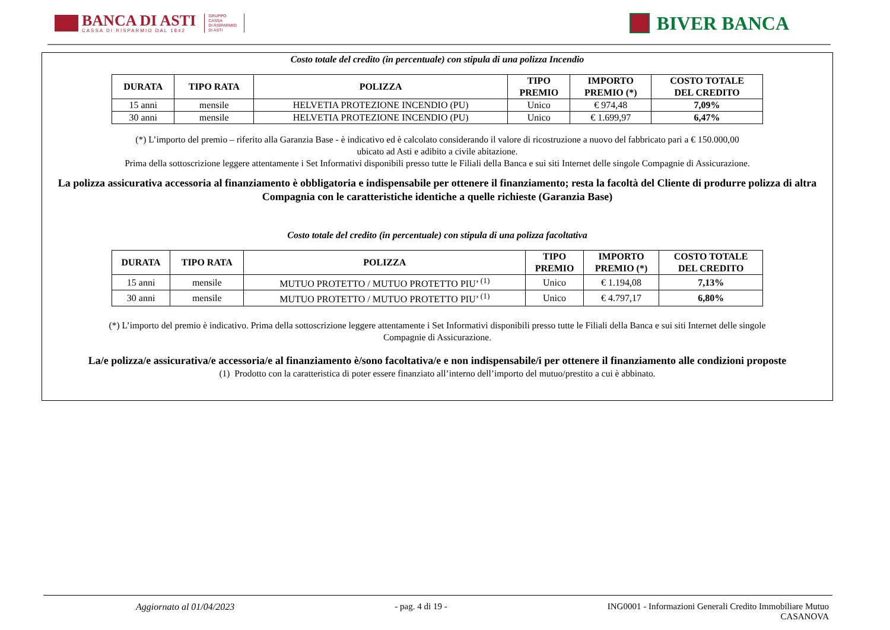BANCA DI ASTI
CASSA DI RISPARMIO DAL 1842
GRUPPO
CASSA
DI RISPARMIO
DI ASTI
BIVER BANCA
Costo totale del credito (in percentuale) con stipula di una polizza Incendio
| DURATA | TIPO RATA | POLIZZA | TIPO PREMIO | IMPORTO PREMIO (*) | COSTO TOTALE DEL CREDITO |
| --- | --- | --- | --- | --- | --- |
| 15 anni | mensile | HELVETIA PROTEZIONE INCENDIO (PU) | Unico | € 974,48 | 7,09% |
| 30 anni | mensile | HELVETIA PROTEZIONE INCENDIO (PU) | Unico | € 1.699,97 | 6,47% |
(*) L’importo del premio – riferito alla Garanzia Base - è indicativo ed è calcolato considerando il valore di ricostruzione a nuovo del fabbricato pari a € 150.000,00
ubicato ad Asti e adibito a civile abitazione.
Prima della sottoscrizione leggere attentamente i Set Informativi disponibili presso tutte le Filiali della Banca e sui siti Internet delle singole Compagnie di Assicurazione.
La polizza assicurativa accessoria al finanziamento è obbligatoria e indispensabile per ottenere il finanziamento; resta la facoltà del Cliente di produrre polizza di altra Compagnia con le caratteristiche identiche a quelle richieste (Garanzia Base)
Costo totale del credito (in percentuale) con stipula di una polizza facoltativa
| DURATA | TIPO RATA | POLIZZA | TIPO PREMIO | IMPORTO PREMIO (*) | COSTO TOTALE DEL CREDITO |
| --- | --- | --- | --- | --- | --- |
| 15 anni | mensile | MUTUO PROTETTO / MUTUO PROTETTO PIU’ <sup>(1)</sup> | Unico | € 1.194,08 | 7,13% |
| 30 anni | mensile | MUTUO PROTETTO / MUTUO PROTETTO PIU’ <sup>(1)</sup> | Unico | € 4.797,17 | 6,80% |
(*) L’importo del premio è indicativo. Prima della sottoscrizione leggere attentamente i Set Informativi disponibili presso tutte le Filiali della Banca e sui siti Internet delle singole
Compagnie di Assicurazione.
La/e polizza/e assicurativa/e accessoria/e al finanziamento è/sono facoltativa/e e non indispensabile/i per ottenere il finanziamento alle condizioni proposte
(1) Prodotto con la caratteristica di poter essere finanziato all’interno dell’importo del mutuo/prestito a cui è abbinato.
Aggiornato al 01/04/2023 - pag. 4 di 19 - ING0001 - Informazioni Generali Credito Immobiliare Mutuo
CASANOVA